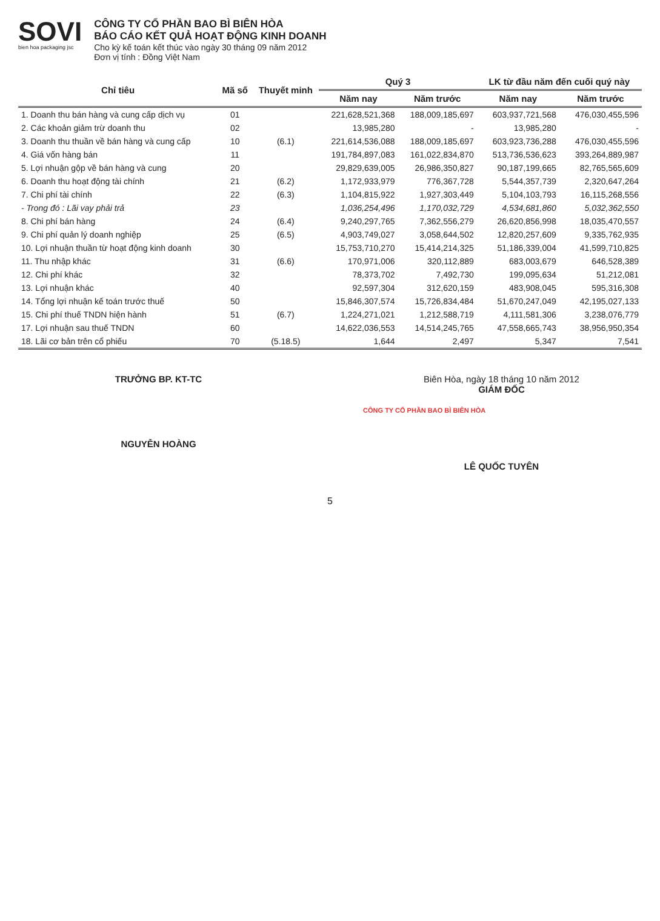SOVI
bien hoa packaging jsc
CÔNG TY CỔ PHẦN BAO BÌ BIÊN HÒA
BÁO CÁO KẾT QUẢ HOẠT ĐỘNG KINH DOANH
Cho kỳ kế toán kết thúc vào ngày 30 tháng 09 năm 2012
Đơn vị tính : Đồng Việt Nam
| Chỉ tiêu | Mã số | Thuyết minh | Quý 3 | | LK từ đầu năm đến cuối quý này | |
| --- | --- | --- | --- | --- | --- | --- |
| | | | Năm nay | Năm trước | Năm nay | Năm trước |
| 1. Doanh thu bán hàng và cung cấp dịch vụ | 01 | | 221,628,521,368 | 188,009,185,697 | 603,937,721,568 | 476,030,455,596 |
| 2. Các khoản giảm trừ doanh thu | 02 | | 13,985,280 | - | 13,985,280 | - |
| 3. Doanh thu thuần về bán hàng và cung cấp | 10 | (6.1) | 221,614,536,088 | 188,009,185,697 | 603,923,736,288 | 476,030,455,596 |
| 4. Giá vốn hàng bán | 11 | | 191,784,897,083 | 161,022,834,870 | 513,736,536,623 | 393,264,889,987 |
| 5. Lợi nhuận gộp về bán hàng và cung | 20 | | 29,829,639,005 | 26,986,350,827 | 90,187,199,665 | 82,765,565,609 |
| 6. Doanh thu hoạt động tài chính | 21 | (6.2) | 1,172,933,979 | 776,367,728 | 5,544,357,739 | 2,320,647,264 |
| 7. Chi phí tài chính | 22 | (6.3) | 1,104,815,922 | 1,927,303,449 | 5,104,103,793 | 16,115,268,556 |
| - Trong đó : Lãi vay phải trả | 23 | | 1,036,254,496 | 1,170,032,729 | 4,534,681,860 | 5,032,362,550 |
| 8. Chi phí bán hàng | 24 | (6.4) | 9,240,297,765 | 7,362,556,279 | 26,620,856,998 | 18,035,470,557 |
| 9. Chi phí quản lý doanh nghiệp | 25 | (6.5) | 4,903,749,027 | 3,058,644,502 | 12,820,257,609 | 9,335,762,935 |
| 10. Lợi nhuận thuần từ hoạt động kinh doanh | 30 | | 15,753,710,270 | 15,414,214,325 | 51,186,339,004 | 41,599,710,825 |
| 11. Thu nhập khác | 31 | (6.6) | 170,971,006 | 320,112,889 | 683,003,679 | 646,528,389 |
| 12. Chi phí khác | 32 | | 78,373,702 | 7,492,730 | 199,095,634 | 51,212,081 |
| 13. Lợi nhuận khác | 40 | | 92,597,304 | 312,620,159 | 483,908,045 | 595,316,308 |
| 14. Tổng lợi nhuận kế toán trước thuế | 50 | | 15,846,307,574 | 15,726,834,484 | 51,670,247,049 | 42,195,027,133 |
| 15. Chi phí thuế TNDN hiện hành | 51 | (6.7) | 1,224,271,021 | 1,212,588,719 | 4,111,581,306 | 3,238,076,779 |
| 17. Lợi nhuận sau thuế TNDN | 60 | | 14,622,036,553 | 14,514,245,765 | 47,558,665,743 | 38,956,950,354 |
| 18. Lãi cơ bản trên cổ phiếu | 70 | (5.18.5) | 1,644 | 2,497 | 5,347 | 7,541 |
TRƯỞNG BP. KT-TC
NGUYỄN HOÀNG
Biên Hòa, ngày 18 tháng 10 năm 2012
GIÁM ĐỐC
CÔNG TY CỔ PHẦN BAO BÌ BIÊN HÒA
LÊ QUỐC TUYÊN
5